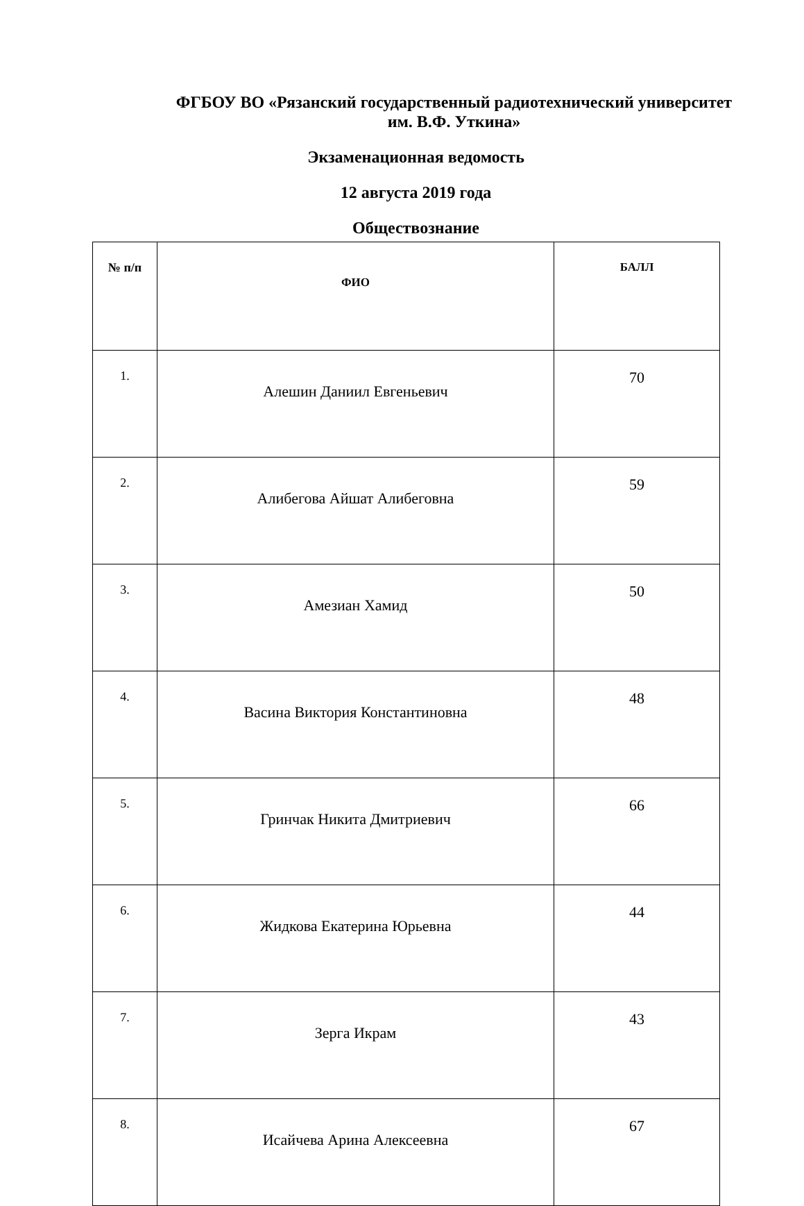ФГБОУ ВО «Рязанский государственный радиотехнический университет
им. В.Ф. Уткина»
Экзаменационная ведомость
12 августа 2019 года
Обществознание
| № п/п | ФИО | БАЛЛ |
| --- | --- | --- |
| 1. | Алешин Даниил Евгеньевич | 70 |
| 2. | Алибегова Айшат Алибеговна | 59 |
| 3. | Амезиан Хамид | 50 |
| 4. | Васина Виктория Константиновна | 48 |
| 5. | Гринчак Никита Дмитриевич | 66 |
| 6. | Жидкова Екатерина Юрьевна | 44 |
| 7. | Зерга Икрам | 43 |
| 8. | Исайчева Арина Алексеевна | 67 |